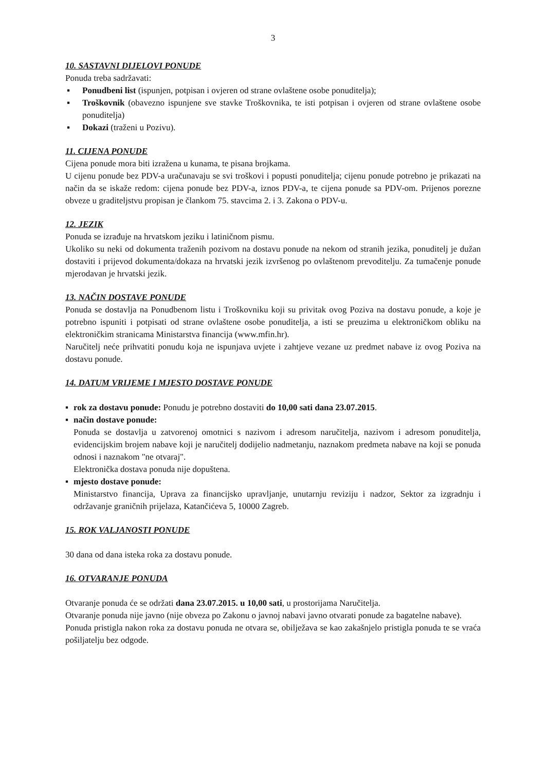3
10. SASTAVNI DIJELOVI PONUDE
Ponuda treba sadržavati:
▪ Ponudbeni list (ispunjen, potpisan i ovjeren od strane ovlaštene osobe ponuditelja);
▪ Troškovnik (obavezno ispunjene sve stavke Troškovnika, te isti potpisan i ovjeren od strane ovlaštene osobe ponuditelja)
▪ Dokazi (traženi u Pozivu).
11. CIJENA PONUDE
Cijena ponude mora biti izražena u kunama, te pisana brojkama.
U cijenu ponude bez PDV-a uračunavaju se svi troškovi i popusti ponuditelja; cijenu ponude potrebno je prikazati na način da se iskaže redom: cijena ponude bez PDV-a, iznos PDV-a, te cijena ponude sa PDV-om. Prijenos porezne obveze u graditeljstvu propisan je člankom 75. stavcima 2. i 3. Zakona o PDV-u.
12. JEZIK
Ponuda se izrađuje na hrvatskom jeziku i latiničnom pismu.
Ukoliko su neki od dokumenta traženih pozivom na dostavu ponude na nekom od stranih jezika, ponuditelj je dužan dostaviti i prijevod dokumenta/dokaza na hrvatski jezik izvršenog po ovlaštenom prevoditelju. Za tumačenje ponude mjerodavan je hrvatski jezik.
13. NAČIN DOSTAVE PONUDE
Ponuda se dostavlja na Ponudbenom listu i Troškovniku koji su privitak ovog Poziva na dostavu ponude, a koje je potrebno ispuniti i potpisati od strane ovlaštene osobe ponuditelja, a isti se preuzima u elektroničkom obliku na elektroničkim stranicama Ministarstva financija (www.mfin.hr).
Naručitelj neće prihvatiti ponudu koja ne ispunjava uvjete i zahtjeve vezane uz predmet nabave iz ovog Poziva na dostavu ponude.
14. DATUM VRIJEME I MJESTO DOSTAVE PONUDE
▪ rok za dostavu ponude: Ponudu je potrebno dostaviti do 10,00 sati dana 23.07.2015.
▪ način dostave ponude:
Ponuda se dostavlja u zatvorenoj omotnici s nazivom i adresom naručitelja, nazivom i adresom ponuditelja, evidencijskim brojem nabave koji je naručitelj dodijelio nadmetanju, naznakom predmeta nabave na koji se ponuda odnosi i naznakom "ne otvaraj".
Elektronička dostava ponuda nije dopuštena.
▪ mjesto dostave ponude:
Ministarstvo financija, Uprava za financijsko upravljanje, unutarnju reviziju i nadzor, Sektor za izgradnju i održavanje graničnih prijelaza, Katančićeva 5, 10000 Zagreb.
15. ROK VALJANOSTI PONUDE
30 dana od dana isteka roka za dostavu ponude.
16. OTVARANJE PONUDA
Otvaranje ponuda će se održati dana 23.07.2015. u 10,00 sati, u prostorijama Naručitelja.
Otvaranje ponuda nije javno (nije obveza po Zakonu o javnoj nabavi javno otvarati ponude za bagatelne nabave).
Ponuda pristigla nakon roka za dostavu ponuda ne otvara se, obilježava se kao zakašnjelo pristigla ponuda te se vraća pošiljatelju bez odgode.